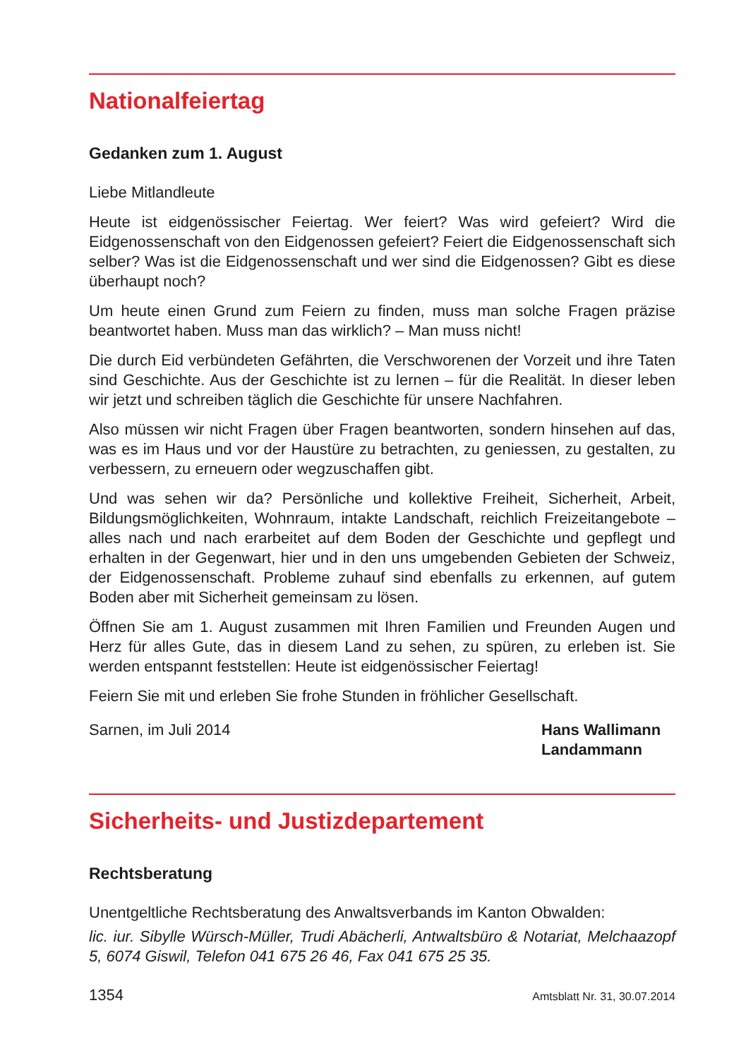Nationalfeiertag
Gedanken zum 1. August
Liebe Mitlandleute
Heute ist eidgenössischer Feiertag. Wer feiert? Was wird gefeiert? Wird die Eidgenossenschaft von den Eidgenossen gefeiert? Feiert die Eidgenossenschaft sich selber? Was ist die Eidgenossenschaft und wer sind die Eidgenossen? Gibt es diese überhaupt noch?
Um heute einen Grund zum Feiern zu finden, muss man solche Fragen präzise beantwortet haben. Muss man das wirklich? – Man muss nicht!
Die durch Eid verbündeten Gefährten, die Verschworenen der Vorzeit und ihre Taten sind Geschichte. Aus der Geschichte ist zu lernen – für die Realität. In dieser leben wir jetzt und schreiben täglich die Geschichte für unsere Nachfahren.
Also müssen wir nicht Fragen über Fragen beantworten, sondern hinsehen auf das, was es im Haus und vor der Haustüre zu betrachten, zu geniessen, zu gestalten, zu verbessern, zu erneuern oder wegzuschaffen gibt.
Und was sehen wir da? Persönliche und kollektive Freiheit, Sicherheit, Arbeit, Bildungsmöglichkeiten, Wohnraum, intakte Landschaft, reichlich Freizeitangebote – alles nach und nach erarbeitet auf dem Boden der Geschichte und gepflegt und erhalten in der Gegenwart, hier und in den uns umgebenden Gebieten der Schweiz, der Eidgenossenschaft. Probleme zuhauf sind ebenfalls zu erkennen, auf gutem Boden aber mit Sicherheit gemeinsam zu lösen.
Öffnen Sie am 1. August zusammen mit Ihren Familien und Freunden Augen und Herz für alles Gute, das in diesem Land zu sehen, zu spüren, zu erleben ist. Sie werden entspannt feststellen: Heute ist eidgenössischer Feiertag!
Feiern Sie mit und erleben Sie frohe Stunden in fröhlicher Gesellschaft.
Sarnen, im Juli 2014 Hans Wallimann
Landammann
Sicherheits- und Justizdepartement
Rechtsberatung
Unentgeltliche Rechtsberatung des Anwaltsverbands im Kanton Obwalden:
lic. iur. Sibylle Würsch-Müller, Trudi Abächerli, Antwaltsbüro & Notariat, Melchaazopf 5, 6074 Giswil, Telefon 041 675 26 46, Fax 041 675 25 35.
1354 Amtsblatt Nr. 31, 30.07.2014